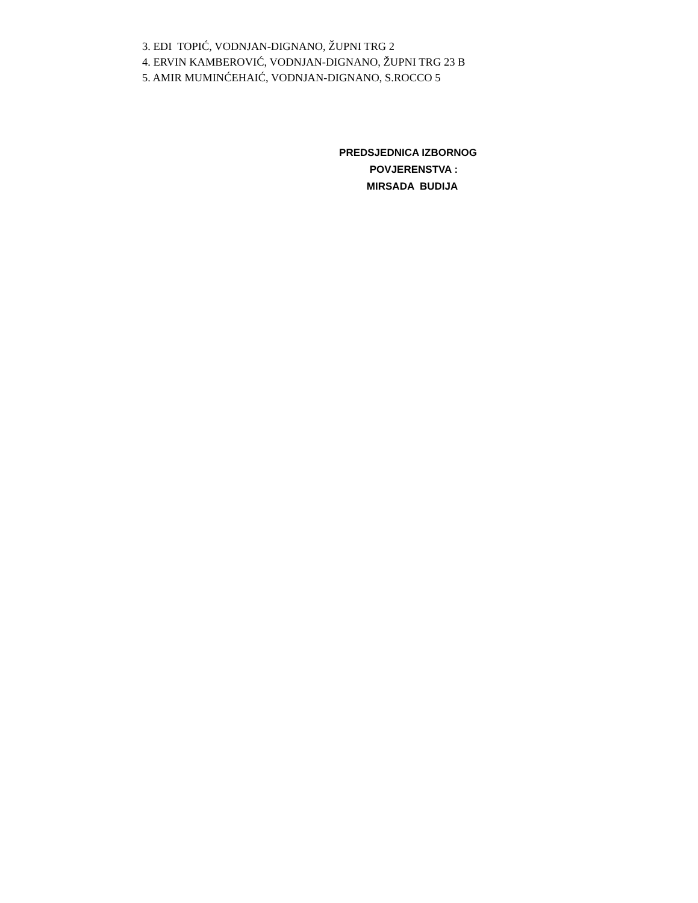3. EDI TOPIĆ, VODNJAN-DIGNANO, ŽUPNI TRG 2
4. ERVIN KAMBEROVIĆ, VODNJAN-DIGNANO, ŽUPNI TRG 23 B
5. AMIR MUMINĆEHAIĆ, VODNJAN-DIGNANO, S.ROCCO 5
PREDSJEDNICA IZBORNOG
POVJERENSTVA :
MIRSADA BUDIJA